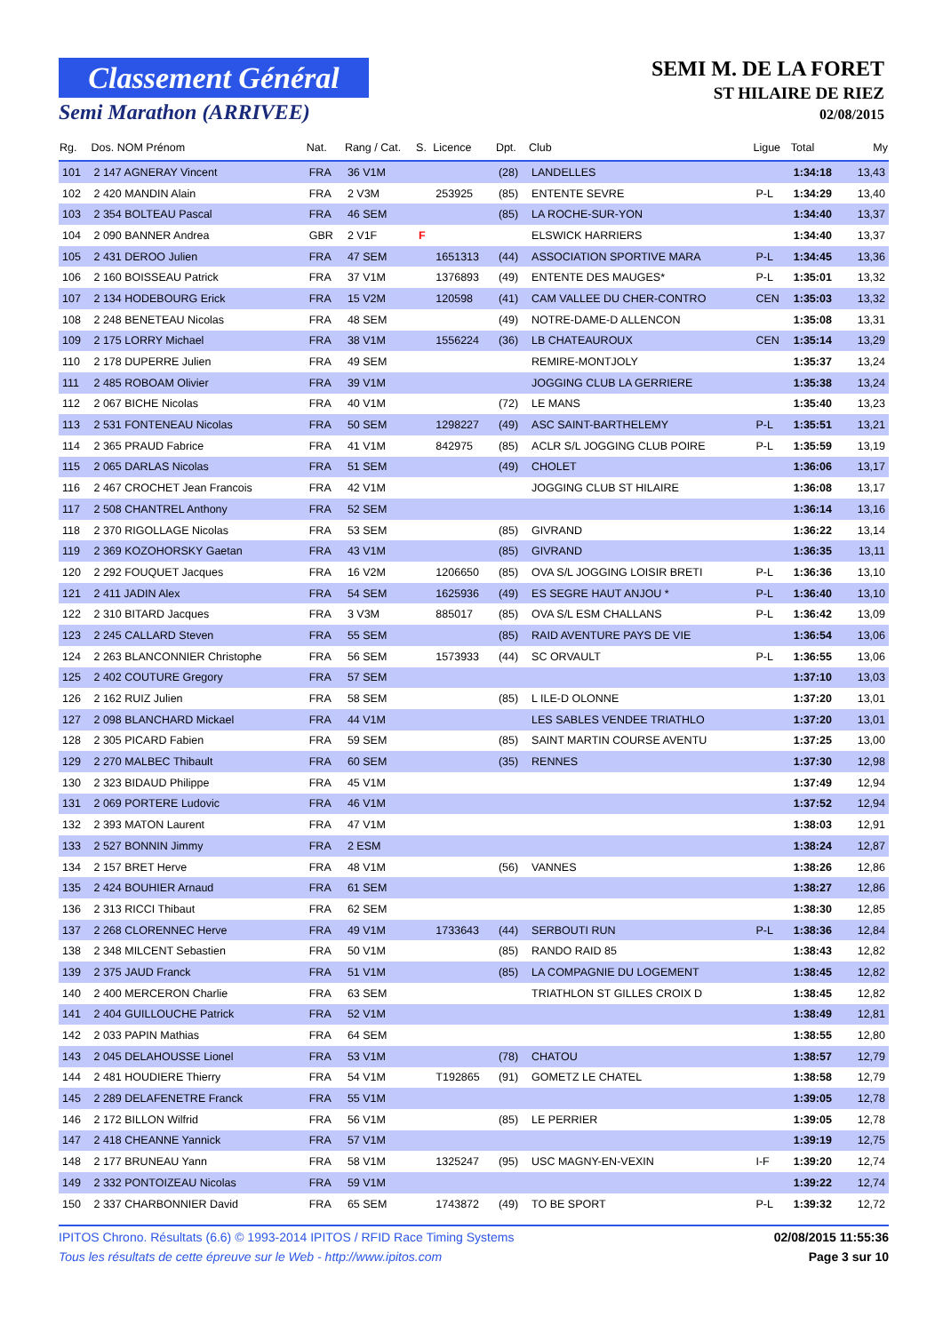Classement Général
Semi Marathon (ARRIVEE)
SEMI M. DE LA FORET
ST HILAIRE DE RIEZ
02/08/2015
| Rg. | Dos. NOM Prénom | Nat. | Rang / Cat. | S. | Licence | Dpt. | Club | Ligue | Total | My |
| --- | --- | --- | --- | --- | --- | --- | --- | --- | --- | --- |
| 101 | 2 147 AGNERAY Vincent | FRA | 36 V1M | | | (28) | LANDELLES | | 1:34:18 | 13,43 |
| 102 | 2 420 MANDIN Alain | FRA | 2 V3M | | 253925 | (85) | ENTENTE SEVRE | P-L | 1:34:29 | 13,40 |
| 103 | 2 354 BOLTEAU Pascal | FRA | 46 SEM | | | (85) | LA ROCHE-SUR-YON | | 1:34:40 | 13,37 |
| 104 | 2 090 BANNER Andrea | GBR | 2 V1F | F | | | ELSWICK HARRIERS | | 1:34:40 | 13,37 |
| 105 | 2 431 DEROO Julien | FRA | 47 SEM | | 1651313 | (44) | ASSOCIATION SPORTIVE MARA | P-L | 1:34:45 | 13,36 |
| 106 | 2 160 BOISSEAU Patrick | FRA | 37 V1M | | 1376893 | (49) | ENTENTE DES MAUGES* | P-L | 1:35:01 | 13,32 |
| 107 | 2 134 HODEBOURG Erick | FRA | 15 V2M | | 120598 | (41) | CAM VALLEE DU CHER-CONTRO | CEN | 1:35:03 | 13,32 |
| 108 | 2 248 BENETEAU Nicolas | FRA | 48 SEM | | | (49) | NOTRE-DAME-D ALLENCON | | 1:35:08 | 13,31 |
| 109 | 2 175 LORRY Michael | FRA | 38 V1M | | 1556224 | (36) | LB CHATEAUROUX | CEN | 1:35:14 | 13,29 |
| 110 | 2 178 DUPERRE Julien | FRA | 49 SEM | | | | REMIRE-MONTJOLY | | 1:35:37 | 13,24 |
| 111 | 2 485 ROBOAM Olivier | FRA | 39 V1M | | | | JOGGING CLUB LA GERRIERE | | 1:35:38 | 13,24 |
| 112 | 2 067 BICHE Nicolas | FRA | 40 V1M | | | (72) | LE MANS | | 1:35:40 | 13,23 |
| 113 | 2 531 FONTENEAU Nicolas | FRA | 50 SEM | | 1298227 | (49) | ASC SAINT-BARTHELEMY | P-L | 1:35:51 | 13,21 |
| 114 | 2 365 PRAUD Fabrice | FRA | 41 V1M | | 842975 | (85) | ACLR S/L JOGGING CLUB POIRE | P-L | 1:35:59 | 13,19 |
| 115 | 2 065 DARLAS Nicolas | FRA | 51 SEM | | | (49) | CHOLET | | 1:36:06 | 13,17 |
| 116 | 2 467 CROCHET Jean Francois | FRA | 42 V1M | | | | JOGGING CLUB ST HILAIRE | | 1:36:08 | 13,17 |
| 117 | 2 508 CHANTREL Anthony | FRA | 52 SEM | | | | | | 1:36:14 | 13,16 |
| 118 | 2 370 RIGOLLAGE Nicolas | FRA | 53 SEM | | | (85) | GIVRAND | | 1:36:22 | 13,14 |
| 119 | 2 369 KOZOHORSKY Gaetan | FRA | 43 V1M | | | (85) | GIVRAND | | 1:36:35 | 13,11 |
| 120 | 2 292 FOUQUET Jacques | FRA | 16 V2M | | 1206650 | (85) | OVA S/L JOGGING LOISIR BRETI | P-L | 1:36:36 | 13,10 |
| 121 | 2 411 JADIN Alex | FRA | 54 SEM | | 1625936 | (49) | ES SEGRE HAUT ANJOU * | P-L | 1:36:40 | 13,10 |
| 122 | 2 310 BITARD Jacques | FRA | 3 V3M | | 885017 | (85) | OVA S/L ESM CHALLANS | P-L | 1:36:42 | 13,09 |
| 123 | 2 245 CALLARD Steven | FRA | 55 SEM | | | (85) | RAID AVENTURE PAYS DE VIE | | 1:36:54 | 13,06 |
| 124 | 2 263 BLANCONNIER Christophe | FRA | 56 SEM | | 1573933 | (44) | SC ORVAULT | P-L | 1:36:55 | 13,06 |
| 125 | 2 402 COUTURE Gregory | FRA | 57 SEM | | | | | | 1:37:10 | 13,03 |
| 126 | 2 162 RUIZ Julien | FRA | 58 SEM | | | (85) | L ILE-D OLONNE | | 1:37:20 | 13,01 |
| 127 | 2 098 BLANCHARD Mickael | FRA | 44 V1M | | | | LES SABLES VENDEE TRIATHLO | | 1:37:20 | 13,01 |
| 128 | 2 305 PICARD Fabien | FRA | 59 SEM | | | (85) | SAINT MARTIN COURSE AVENTU | | 1:37:25 | 13,00 |
| 129 | 2 270 MALBEC Thibault | FRA | 60 SEM | | | (35) | RENNES | | 1:37:30 | 12,98 |
| 130 | 2 323 BIDAUD Philippe | FRA | 45 V1M | | | | | | 1:37:49 | 12,94 |
| 131 | 2 069 PORTERE Ludovic | FRA | 46 V1M | | | | | | 1:37:52 | 12,94 |
| 132 | 2 393 MATON Laurent | FRA | 47 V1M | | | | | | 1:38:03 | 12,91 |
| 133 | 2 527 BONNIN Jimmy | FRA | 2 ESM | | | | | | 1:38:24 | 12,87 |
| 134 | 2 157 BRET Herve | FRA | 48 V1M | | | (56) | VANNES | | 1:38:26 | 12,86 |
| 135 | 2 424 BOUHIER Arnaud | FRA | 61 SEM | | | | | | 1:38:27 | 12,86 |
| 136 | 2 313 RICCI Thibaut | FRA | 62 SEM | | | | | | 1:38:30 | 12,85 |
| 137 | 2 268 CLORENNEC Herve | FRA | 49 V1M | | 1733643 | (44) | SERBOUTI RUN | P-L | 1:38:36 | 12,84 |
| 138 | 2 348 MILCENT Sebastien | FRA | 50 V1M | | | (85) | RANDO RAID 85 | | 1:38:43 | 12,82 |
| 139 | 2 375 JAUD Franck | FRA | 51 V1M | | | (85) | LA COMPAGNIE DU LOGEMENT | | 1:38:45 | 12,82 |
| 140 | 2 400 MERCERON Charlie | FRA | 63 SEM | | | | TRIATHLON ST GILLES CROIX D | | 1:38:45 | 12,82 |
| 141 | 2 404 GUILLOUCHE Patrick | FRA | 52 V1M | | | | | | 1:38:49 | 12,81 |
| 142 | 2 033 PAPIN Mathias | FRA | 64 SEM | | | | | | 1:38:55 | 12,80 |
| 143 | 2 045 DELAHOUSSE Lionel | FRA | 53 V1M | | | (78) | CHATOU | | 1:38:57 | 12,79 |
| 144 | 2 481 HOUDIERE Thierry | FRA | 54 V1M | | T192865 | (91) | GOMETZ LE CHATEL | | 1:38:58 | 12,79 |
| 145 | 2 289 DELAFENETRE Franck | FRA | 55 V1M | | | | | | 1:39:05 | 12,78 |
| 146 | 2 172 BILLON Wilfrid | FRA | 56 V1M | | | (85) | LE PERRIER | | 1:39:05 | 12,78 |
| 147 | 2 418 CHEANNE Yannick | FRA | 57 V1M | | | | | | 1:39:19 | 12,75 |
| 148 | 2 177 BRUNEAU Yann | FRA | 58 V1M | | 1325247 | (95) | USC MAGNY-EN-VEXIN | I-F | 1:39:20 | 12,74 |
| 149 | 2 332 PONTOIZEAU Nicolas | FRA | 59 V1M | | | | | | 1:39:22 | 12,74 |
| 150 | 2 337 CHARBONNIER David | FRA | 65 SEM | | 1743872 | (49) | TO BE SPORT | P-L | 1:39:32 | 12,72 |
IPITOS Chrono. Résultats (6.6) © 1993-2014 IPITOS / RFID Race Timing Systems 02/08/2015 11:55:36
Tous les résultats de cette épreuve sur le Web - http://www.ipitos.com Page 3 sur 10